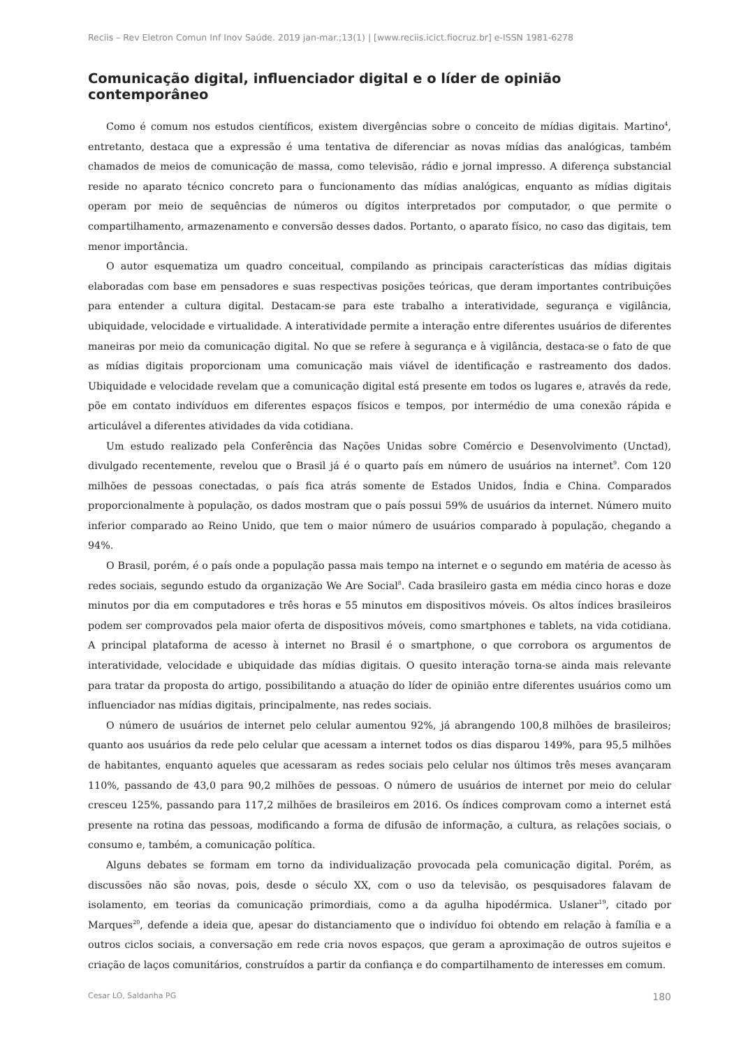Reciis – Rev Eletron Comun Inf Inov Saúde. 2019 jan-mar.;13(1) | [www.reciis.icict.fiocruz.br] e-ISSN 1981-6278
Comunicação digital, influenciador digital e o líder de opinião contemporâneo
Como é comum nos estudos científicos, existem divergências sobre o conceito de mídias digitais. Martino<sup>4</sup>, entretanto, destaca que a expressão é uma tentativa de diferenciar as novas mídias das analógicas, também chamados de meios de comunicação de massa, como televisão, rádio e jornal impresso. A diferença substancial reside no aparato técnico concreto para o funcionamento das mídias analógicas, enquanto as mídias digitais operam por meio de sequências de números ou dígitos interpretados por computador, o que permite o compartilhamento, armazenamento e conversão desses dados. Portanto, o aparato físico, no caso das digitais, tem menor importância.
O autor esquematiza um quadro conceitual, compilando as principais características das mídias digitais elaboradas com base em pensadores e suas respectivas posições teóricas, que deram importantes contribuições para entender a cultura digital. Destacam-se para este trabalho a interatividade, segurança e vigilância, ubiquidade, velocidade e virtualidade. A interatividade permite a interação entre diferentes usuários de diferentes maneiras por meio da comunicação digital. No que se refere à segurança e à vigilância, destaca-se o fato de que as mídias digitais proporcionam uma comunicação mais viável de identificação e rastreamento dos dados. Ubiquidade e velocidade revelam que a comunicação digital está presente em todos os lugares e, através da rede, põe em contato indivíduos em diferentes espaços físicos e tempos, por intermédio de uma conexão rápida e articulável a diferentes atividades da vida cotidiana.
Um estudo realizado pela Conferência das Nações Unidas sobre Comércio e Desenvolvimento (Unctad), divulgado recentemente, revelou que o Brasil já é o quarto país em número de usuários na internet<sup>9</sup>. Com 120 milhões de pessoas conectadas, o país fica atrás somente de Estados Unidos, Índia e China. Comparados proporcionalmente à população, os dados mostram que o país possui 59% de usuários da internet. Número muito inferior comparado ao Reino Unido, que tem o maior número de usuários comparado à população, chegando a 94%.
O Brasil, porém, é o país onde a população passa mais tempo na internet e o segundo em matéria de acesso às redes sociais, segundo estudo da organização We Are Social<sup>8</sup>. Cada brasileiro gasta em média cinco horas e doze minutos por dia em computadores e três horas e 55 minutos em dispositivos móveis. Os altos índices brasileiros podem ser comprovados pela maior oferta de dispositivos móveis, como smartphones e tablets, na vida cotidiana. A principal plataforma de acesso à internet no Brasil é o smartphone, o que corrobora os argumentos de interatividade, velocidade e ubiquidade das mídias digitais. O quesito interação torna-se ainda mais relevante para tratar da proposta do artigo, possibilitando a atuação do líder de opinião entre diferentes usuários como um influenciador nas mídias digitais, principalmente, nas redes sociais.
O número de usuários de internet pelo celular aumentou 92%, já abrangendo 100,8 milhões de brasileiros; quanto aos usuários da rede pelo celular que acessam a internet todos os dias disparou 149%, para 95,5 milhões de habitantes, enquanto aqueles que acessaram as redes sociais pelo celular nos últimos três meses avançaram 110%, passando de 43,0 para 90,2 milhões de pessoas. O número de usuários de internet por meio do celular cresceu 125%, passando para 117,2 milhões de brasileiros em 2016. Os índices comprovam como a internet está presente na rotina das pessoas, modificando a forma de difusão de informação, a cultura, as relações sociais, o consumo e, também, a comunicação política.
Alguns debates se formam em torno da individualização provocada pela comunicação digital. Porém, as discussões não são novas, pois, desde o século XX, com o uso da televisão, os pesquisadores falavam de isolamento, em teorias da comunicação primordiais, como a da agulha hipodérmica. Uslaner<sup>19</sup>, citado por Marques<sup>20</sup>, defende a ideia que, apesar do distanciamento que o indivíduo foi obtendo em relação à família e a outros ciclos sociais, a conversação em rede cria novos espaços, que geram a aproximação de outros sujeitos e criação de laços comunitários, construídos a partir da confiança e do compartilhamento de interesses em comum.
Cesar LO, Saldanha PG 180